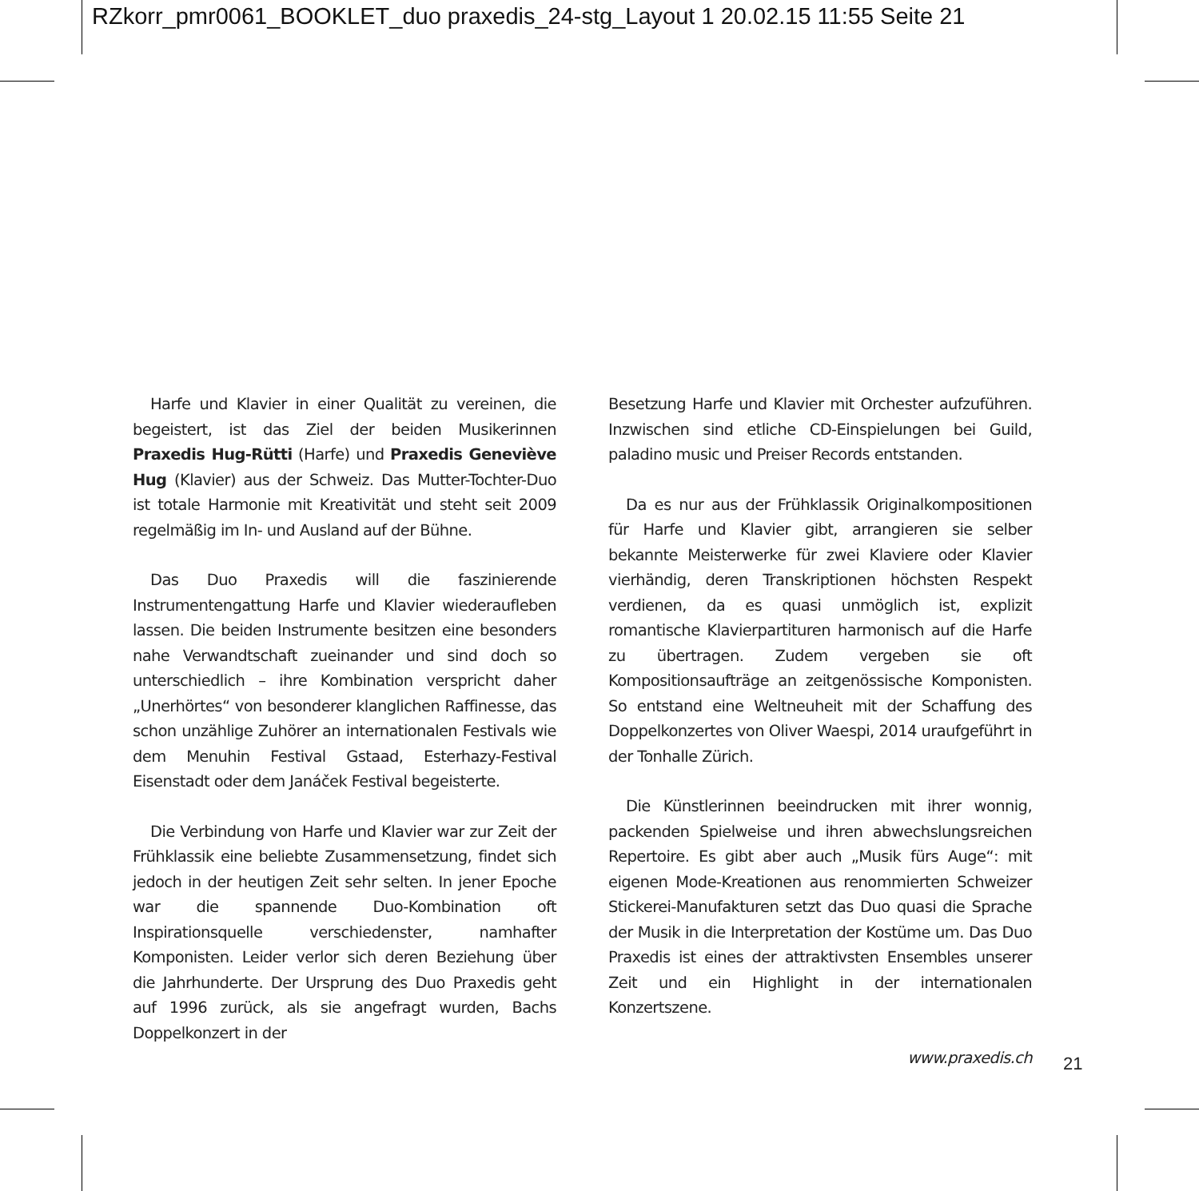RZkorr_pmr0061_BOOKLET_duo praxedis_24-stg_Layout 1 20.02.15 11:55 Seite 21
Harfe und Klavier in einer Qualität zu vereinen, die begeistert, ist das Ziel der beiden Musikerinnen Praxedis Hug-Rütti (Harfe) und Praxedis Geneviève Hug (Klavier) aus der Schweiz. Das Mutter-Tochter-Duo ist totale Harmonie mit Kreativität und steht seit 2009 regelmäßig im In- und Ausland auf der Bühne.
Das Duo Praxedis will die faszinierende Instrumentengattung Harfe und Klavier wiederaufleben lassen. Die beiden Instrumente besitzen eine besonders nahe Verwandtschaft zueinander und sind doch so unterschiedlich – ihre Kombination verspricht daher „Unerhörtes“ von besonderer klanglichen Raffinesse, das schon unzählige Zuhörer an internationalen Festivals wie dem Menuhin Festival Gstaad, Esterhazy-Festival Eisenstadt oder dem Janáček Festival begeisterte.
Die Verbindung von Harfe und Klavier war zur Zeit der Frühklassik eine beliebte Zusammensetzung, findet sich jedoch in der heutigen Zeit sehr selten. In jener Epoche war die spannende Duo-Kombination oft Inspirationsquelle verschiedenster, namhafter Komponisten. Leider verlor sich deren Beziehung über die Jahrhunderte. Der Ursprung des Duo Praxedis geht auf 1996 zurück, als sie angefragt wurden, Bachs Doppelkonzert in der
Besetzung Harfe und Klavier mit Orchester aufzuführen. Inzwischen sind etliche CD-Einspielungen bei Guild, paladino music und Preiser Records entstanden.
Da es nur aus der Frühklassik Originalkompositionen für Harfe und Klavier gibt, arrangieren sie selber bekannte Meisterwerke für zwei Klaviere oder Klavier vierhändig, deren Transkriptionen höchsten Respekt verdienen, da es quasi unmöglich ist, explizit romantische Klavierpartituren harmonisch auf die Harfe zu übertragen. Zudem vergeben sie oft Kompositionsaufträge an zeitgenössische Komponisten. So entstand eine Weltneuheit mit der Schaffung des Doppelkonzertes von Oliver Waespi, 2014 uraufgeführt in der Tonhalle Zürich.
Die Künstlerinnen beeindrucken mit ihrer wonnig, packenden Spielweise und ihren abwechslungsreichen Repertoire. Es gibt aber auch „Musik fürs Auge“: mit eigenen Mode-Kreationen aus renommierten Schweizer Stickerei-Manufakturen setzt das Duo quasi die Sprache der Musik in die Interpretation der Kostüme um. Das Duo Praxedis ist eines der attraktivsten Ensembles unserer Zeit und ein Highlight in der internationalen Konzertszene.
www.praxedis.ch
21